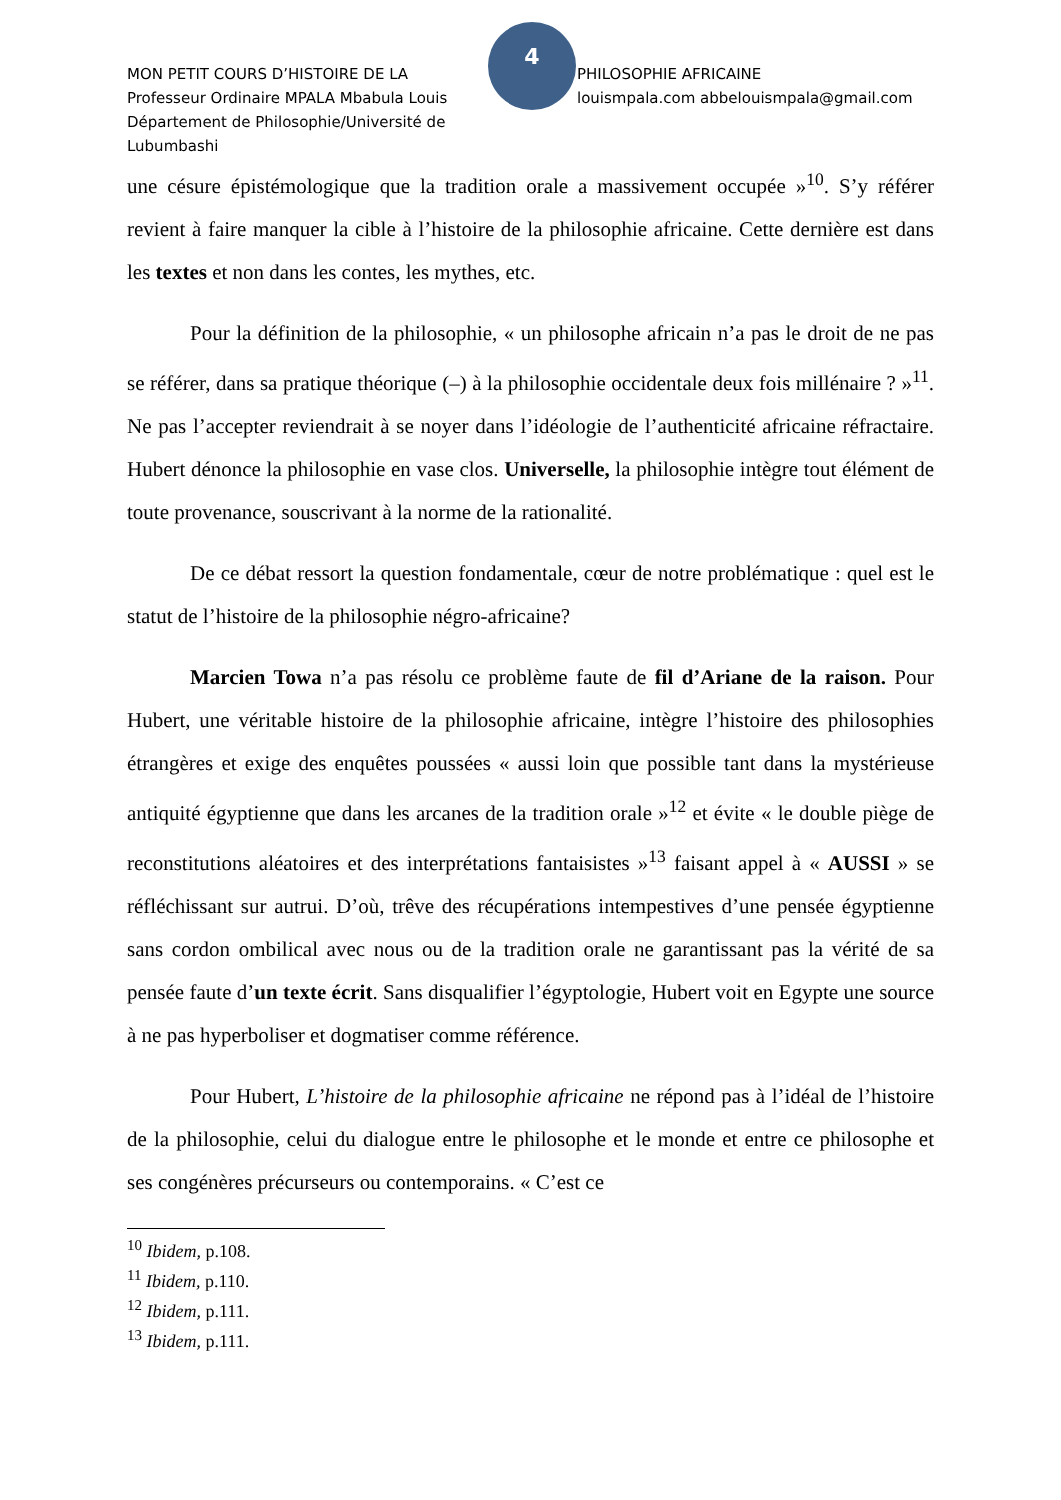MON PETIT COURS D’HISTOIRE DE LA
Professeur Ordinaire MPALA Mbabula Louis
Département de Philosophie/Université de Lubumbashi
4
PHILOSOPHIE AFRICAINE
louismpala.com abbelouismpala@gmail.com
une césure épistémologique que la tradition orale a massivement occupée »<sup>10</sup>. S’y référer revient à faire manquer la cible à l’histoire de la philosophie africaine. Cette dernière est dans les textes et non dans les contes, les mythes, etc.
Pour la définition de la philosophie, « un philosophe africain n’a pas le droit de ne pas se référer, dans sa pratique théorique (–) à la philosophie occidentale deux fois millénaire ? »<sup>11</sup>. Ne pas l’accepter reviendrait à se noyer dans l’idéologie de l’authenticité africaine réfractaire. Hubert dénonce la philosophie en vase clos. Universelle, la philosophie intègre tout élément de toute provenance, souscrivant à la norme de la rationalité.
De ce débat ressort la question fondamentale, cœur de notre problématique : quel est le statut de l’histoire de la philosophie négro-africaine?
Marcien Towa n’a pas résolu ce problème faute de fil d’Ariane de la raison. Pour Hubert, une véritable histoire de la philosophie africaine, intègre l’histoire des philosophies étrangères et exige des enquêtes poussées « aussi loin que possible tant dans la mystérieuse antiquité égyptienne que dans les arcanes de la tradition orale »<sup>12</sup> et évite « le double piège de reconstitutions aléatoires et des interprétations fantaisistes »<sup>13</sup> faisant appel à « AUSSI » se réfléchissant sur autrui. D’où, trêve des récupérations intempestives d’une pensée égyptienne sans cordon ombilical avec nous ou de la tradition orale ne garantissant pas la vérité de sa pensée faute d’un texte écrit. Sans disqualifier l’égyptologie, Hubert voit en Egypte une source à ne pas hyperboliser et dogmatiser comme référence.
Pour Hubert, L’histoire de la philosophie africaine ne répond pas à l’idéal de l’histoire de la philosophie, celui du dialogue entre le philosophe et le monde et entre ce philosophe et ses congénères précurseurs ou contemporains. « C’est ce
<sup>10</sup> Ibidem, p.108.
<sup>11</sup> Ibidem, p.110.
<sup>12</sup> Ibidem, p.111.
<sup>13</sup> Ibidem, p.111.